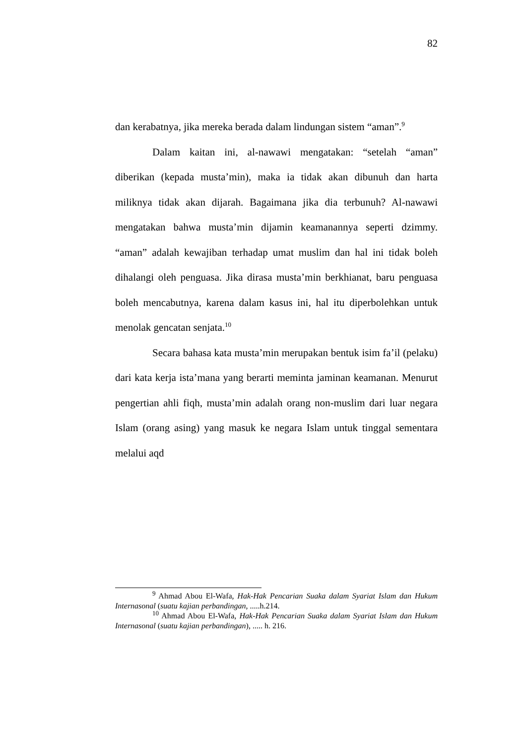82
dan kerabatnya, jika mereka berada dalam lindungan sistem “aman”.<sup>9</sup>
Dalam kaitan ini, al-nawawi mengatakan: “setelah “aman” diberikan (kepada musta’min), maka ia tidak akan dibunuh dan harta miliknya tidak akan dijarah. Bagaimana jika dia terbunuh? Al-nawawi mengatakan bahwa musta’min dijamin keamanannya seperti dzimmy. “aman” adalah kewajiban terhadap umat muslim dan hal ini tidak boleh dihalangi oleh penguasa. Jika dirasa musta’min berkhianat, baru penguasa boleh mencabutnya, karena dalam kasus ini, hal itu diperbolehkan untuk menolak gencatan senjata.<sup>10</sup>
Secara bahasa kata musta’min merupakan bentuk isim fa’il (pelaku) dari kata kerja ista’mana yang berarti meminta jaminan keamanan. Menurut pengertian ahli fiqh, musta’min adalah orang non-muslim dari luar negara Islam (orang asing) yang masuk ke negara Islam untuk tinggal sementara melalui aqd
<sup>9</sup> Ahmad Abou El-Wafa, Hak-Hak Pencarian Suaka dalam Syariat Islam dan Hukum Internasonal (suatu kajian perbandingan, .....h.214.
<sup>10</sup> Ahmad Abou El-Wafa, Hak-Hak Pencarian Suaka dalam Syariat Islam dan Hukum Internasonal (suatu kajian perbandingan), ..... h. 216.